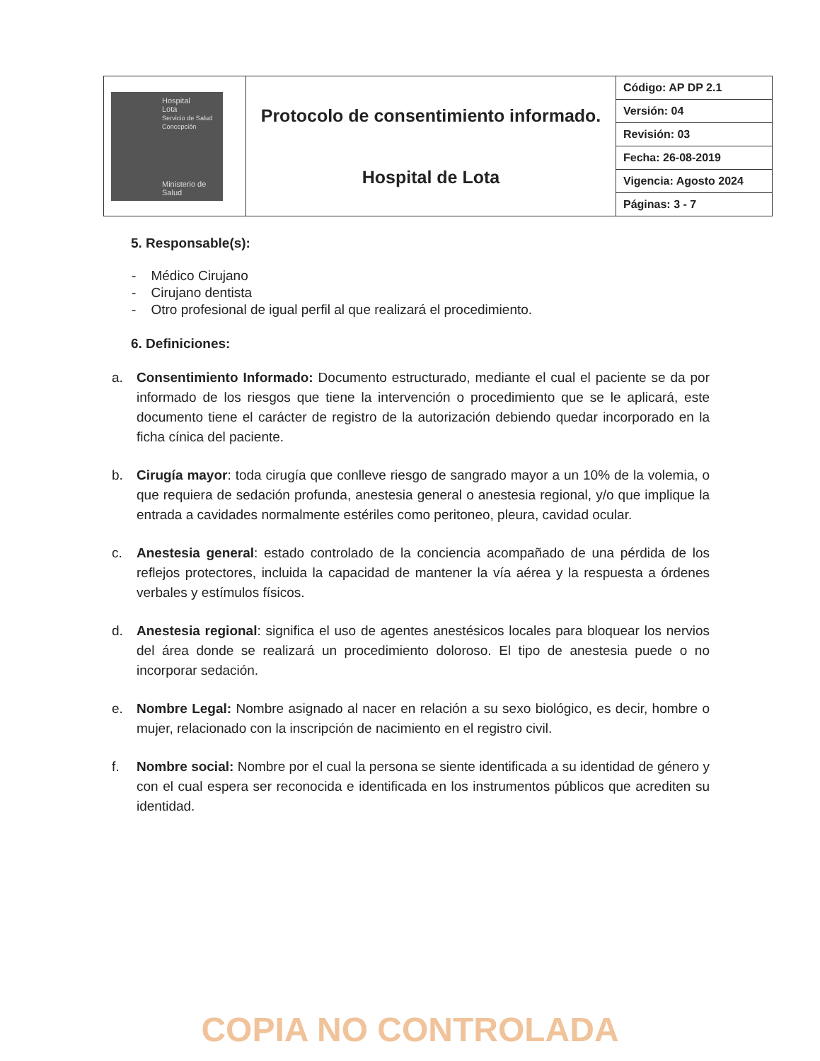| Hospital Lota Servicio de Salud Concepción Ministerio de Salud | Protocolo de consentimiento informado. Hospital de Lota | Código: AP DP 2.1 |
| | | Versión: 04 |
| | | Revisión: 03 |
| | | Fecha: 26-08-2019 |
| | | Vigencia: Agosto 2024 |
| | | Páginas: 3 - 7 |
5. Responsable(s):
- Médico Cirujano
- Cirujano dentista
- Otro profesional de igual perfil al que realizará el procedimiento.
6. Definiciones:
a. Consentimiento Informado: Documento estructurado, mediante el cual el paciente se da por informado de los riesgos que tiene la intervención o procedimiento que se le aplicará, este documento tiene el carácter de registro de la autorización debiendo quedar incorporado en la ficha cínica del paciente.
b. Cirugía mayor: toda cirugía que conlleve riesgo de sangrado mayor a un 10% de la volemia, o que requiera de sedación profunda, anestesia general o anestesia regional, y/o que implique la entrada a cavidades normalmente estériles como peritoneo, pleura, cavidad ocular.
c. Anestesia general: estado controlado de la conciencia acompañado de una pérdida de los reflejos protectores, incluida la capacidad de mantener la vía aérea y la respuesta a órdenes verbales y estímulos físicos.
d. Anestesia regional: significa el uso de agentes anestésicos locales para bloquear los nervios del área donde se realizará un procedimiento doloroso. El tipo de anestesia puede o no incorporar sedación.
e. Nombre Legal: Nombre asignado al nacer en relación a su sexo biológico, es decir, hombre o mujer, relacionado con la inscripción de nacimiento en el registro civil.
f. Nombre social: Nombre por el cual la persona se siente identificada a su identidad de género y con el cual espera ser reconocida e identificada en los instrumentos públicos que acrediten su identidad.
COPIA NO CONTROLADA